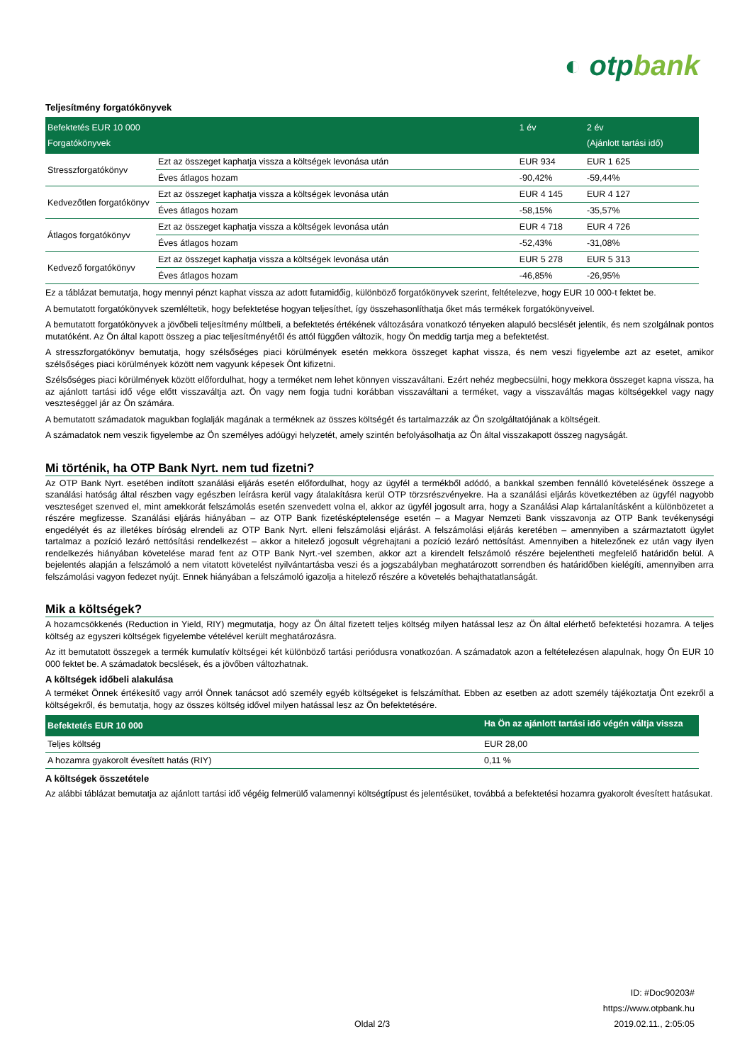◐ otpbank
Teljesítmény forgatókönyvek
| Befektetés EUR 10 000 Forgatókönyvek | | 1 év | 2 év (Ajánlott tartási idő) |
| --- | --- | --- | --- |
| Stresszforgatókönyv | Ezt az összeget kaphatja vissza a költségek levonása után | EUR 934 | EUR 1 625 |
| | Éves átlagos hozam | -90,42% | -59,44% |
| Kedvezőtlen forgatókönyv | Ezt az összeget kaphatja vissza a költségek levonása után | EUR 4 145 | EUR 4 127 |
| | Éves átlagos hozam | -58,15% | -35,57% |
| Átlagos forgatókönyv | Ezt az összeget kaphatja vissza a költségek levonása után | EUR 4 718 | EUR 4 726 |
| | Éves átlagos hozam | -52,43% | -31,08% |
| Kedvező forgatókönyv | Ezt az összeget kaphatja vissza a költségek levonása után | EUR 5 278 | EUR 5 313 |
| | Éves átlagos hozam | -46,85% | -26,95% |
Ez a táblázat bemutatja, hogy mennyi pénzt kaphat vissza az adott futamidőig, különböző forgatókönyvek szerint, feltételezve, hogy EUR 10 000-t fektet be.
A bemutatott forgatókönyvek szemléltetik, hogy befektetése hogyan teljesíthet, így összehasonlíthatja őket más termékek forgatókönyveivel.
A bemutatott forgatókönyvek a jövőbeli teljesítmény múltbeli, a befektetés értékének változására vonatkozó tényeken alapuló becslését jelentik, és nem szolgálnak pontos mutatóként. Az Ön által kapott összeg a piac teljesítményétől és attól függően változik, hogy Ön meddig tartja meg a befektetést.
A stresszforgatókönyv bemutatja, hogy szélsőséges piaci körülmények esetén mekkora összeget kaphat vissza, és nem veszi figyelembe azt az esetet, amikor szélsőséges piaci körülmények között nem vagyunk képesek Önt kifizetni.
Szélsőséges piaci körülmények között előfordulhat, hogy a terméket nem lehet könnyen visszaváltani. Ezért nehéz megbecsülni, hogy mekkora összeget kapna vissza, ha az ajánlott tartási idő vége előtt visszaváltja azt. Ön vagy nem fogja tudni korábban visszaváltani a terméket, vagy a visszaváltás magas költségekkel vagy nagy veszteséggel jár az Ön számára.
A bemutatott számadatok magukban foglalják magának a terméknek az összes költségét és tartalmazzák az Ön szolgáltatójának a költségeit.
A számadatok nem veszik figyelembe az Ön személyes adóügyi helyzetét, amely szintén befolyásolhatja az Ön által visszakapott összeg nagyságát.
Mi történik, ha OTP Bank Nyrt. nem tud fizetni?
Az OTP Bank Nyrt. esetében indított szanálási eljárás esetén előfordulhat, hogy az ügyfél a termékből adódó, a bankkal szemben fennálló követelésének összege a szanálási hatóság által részben vagy egészben leírásra kerül vagy átalakításra kerül OTP törzsrészvényekre. Ha a szanálási eljárás következtében az ügyfél nagyobb veszteséget szenved el, mint amekkorát felszámolás esetén szenvedett volna el, akkor az ügyfél jogosult arra, hogy a Szanálási Alap kártalanításként a különbözetet a részére megfizesse. Szanálási eljárás hiányában – az OTP Bank fizetésképtelensége esetén – a Magyar Nemzeti Bank visszavonja az OTP Bank tevékenységi engedélyét és az illetékes bíróság elrendeli az OTP Bank Nyrt. elleni felszámolási eljárást. A felszámolási eljárás keretében – amennyiben a származtatott ügylet tartalmaz a pozíció lezáró nettósítási rendelkezést – akkor a hitelező jogosult végrehajtani a pozíció lezáró nettósítást. Amennyiben a hitelezőnek ez után vagy ilyen rendelkezés hiányában követelése marad fent az OTP Bank Nyrt.-vel szemben, akkor azt a kirendelt felszámoló részére bejelentheti megfelelő határidőn belül. A bejelentés alapján a felszámoló a nem vitatott követelést nyilvántartásba veszi és a jogszabályban meghatározott sorrendben és határidőben kielégíti, amennyiben arra felszámolási vagyon fedezet nyújt. Ennek hiányában a felszámoló igazolja a hitelező részére a követelés behajthatatlanságát.
Mik a költségek?
A hozamcsökkenés (Reduction in Yield, RIY) megmutatja, hogy az Ön által fizetett teljes költség milyen hatással lesz az Ön által elérhető befektetési hozamra. A teljes költség az egyszeri költségek figyelembe vételével került meghatározásra.
Az itt bemutatott összegek a termék kumulatív költségei két különböző tartási periódusra vonatkozóan. A számadatok azon a feltételezésen alapulnak, hogy Ön EUR 10 000 fektet be. A számadatok becslések, és a jövőben változhatnak.
A költségek időbeli alakulása
A terméket Önnek értékesítő vagy arról Önnek tanácsot adó személy egyéb költségeket is felszámíthat. Ebben az esetben az adott személy tájékoztatja Önt ezekről a költségekről, és bemutatja, hogy az összes költség idővel milyen hatással lesz az Ön befektetésére.
| Befektetés EUR 10 000 | Ha Ön az ajánlott tartási idő végén váltja vissza |
| --- | --- |
| Teljes költség | EUR 28,00 |
| A hozamra gyakorolt évesített hatás (RIY) | 0,11 % |
A költségek összetétele
Az alábbi táblázat bemutatja az ajánlott tartási idő végéig felmerülő valamennyi költségtípust és jelentésüket, továbbá a befektetési hozamra gyakorolt évesített hatásukat.
ID: #Doc90203#
https://www.otpbank.hu
Oldal 2/3 2019.02.11., 2:05:05